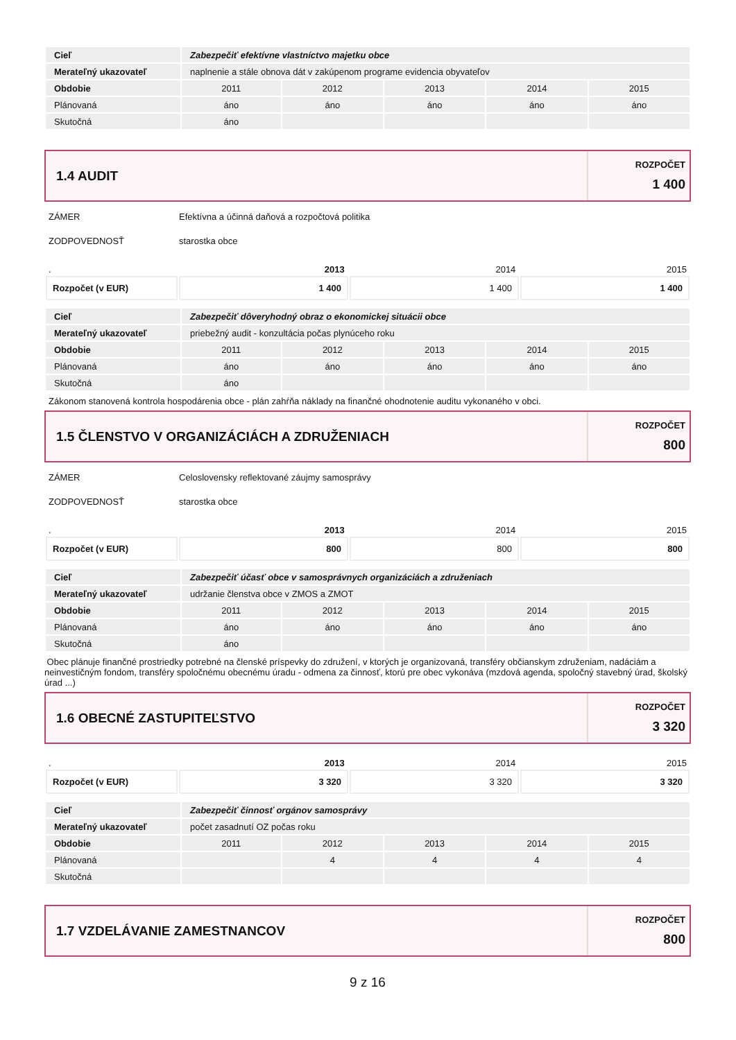| Cieľ | Zabezpečiť efektívne vlastníctvo majetku obce | | | | |
| Merateľný ukazovateľ | naplnenie a stále obnova dát v zakúpenom programe evidencia obyvateľov | | | | |
| Obdobie | 2011 | 2012 | 2013 | 2014 | 2015 |
| Plánovaná | áno | áno | áno | áno | áno |
| Skutočná | áno | | | | |
1.4 AUDIT
ROZPOČET
1 400
ZÁMER Efektívna a účinná daňová a rozpočtová politika
ZODPOVEDNOSŤ starostka obce
. 2013 2014 2015
| Rozpočet (v EUR) | 1 400 | 1 400 | 1 400 |
| Cieľ | Zabezpečiť dôveryhodný obraz o ekonomickej situácii obce | | | | |
| Merateľný ukazovateľ | priebežný audit - konzultácia počas plynúceho roku | | | | |
| Obdobie | 2011 | 2012 | 2013 | 2014 | 2015 |
| Plánovaná | áno | áno | áno | áno | áno |
| Skutočná | áno | | | | |
Zákonom stanovená kontrola hospodárenia obce - plán zahŕňa náklady na finančné ohodnotenie auditu vykonaného v obci.
1.5 ČLENSTVO V ORGANIZÁCIÁCH A ZDRUŽENIACH
ROZPOČET
800
ZÁMER Celoslovensky reflektované záujmy samosprávy
ZODPOVEDNOSŤ starostka obce
. 2013 2014 2015
| Rozpočet (v EUR) | 800 | 800 | 800 |
| Cieľ | Zabezpečiť účasť obce v samosprávnych organizáciách a združeniach | | | | |
| Merateľný ukazovateľ | udržanie členstva obce v ZMOS a ZMOT | | | | |
| Obdobie | 2011 | 2012 | 2013 | 2014 | 2015 |
| Plánovaná | áno | áno | áno | áno | áno |
| Skutočná | áno | | | | |
Obec plánuje finančné prostriedky potrebné na členské príspevky do združení, v ktorých je organizovaná, transféry občianskym združeniam, nadáciám a neinvestičným fondom, transféry spoločnému obecnému úradu - odmena za činnosť, ktorú pre obec vykonáva (mzdová agenda, spoločný stavebný úrad, školský úrad ...)
1.6 OBECNÉ ZASTUPITEĽSTVO
ROZPOČET
3 320
. 2013 2014 2015
| Rozpočet (v EUR) | 3 320 | 3 320 | 3 320 |
| Cieľ | Zabezpečiť činnosť orgánov samosprávy | | | | |
| Merateľný ukazovateľ | počet zasadnutí OZ počas roku | | | | |
| Obdobie | 2011 | 2012 | 2013 | 2014 | 2015 |
| Plánovaná | | 4 | 4 | 4 | 4 |
| Skutočná | | | | | |
1.7 VZDELÁVANIE ZAMESTNANCOV
ROZPOČET
800
9 z 16